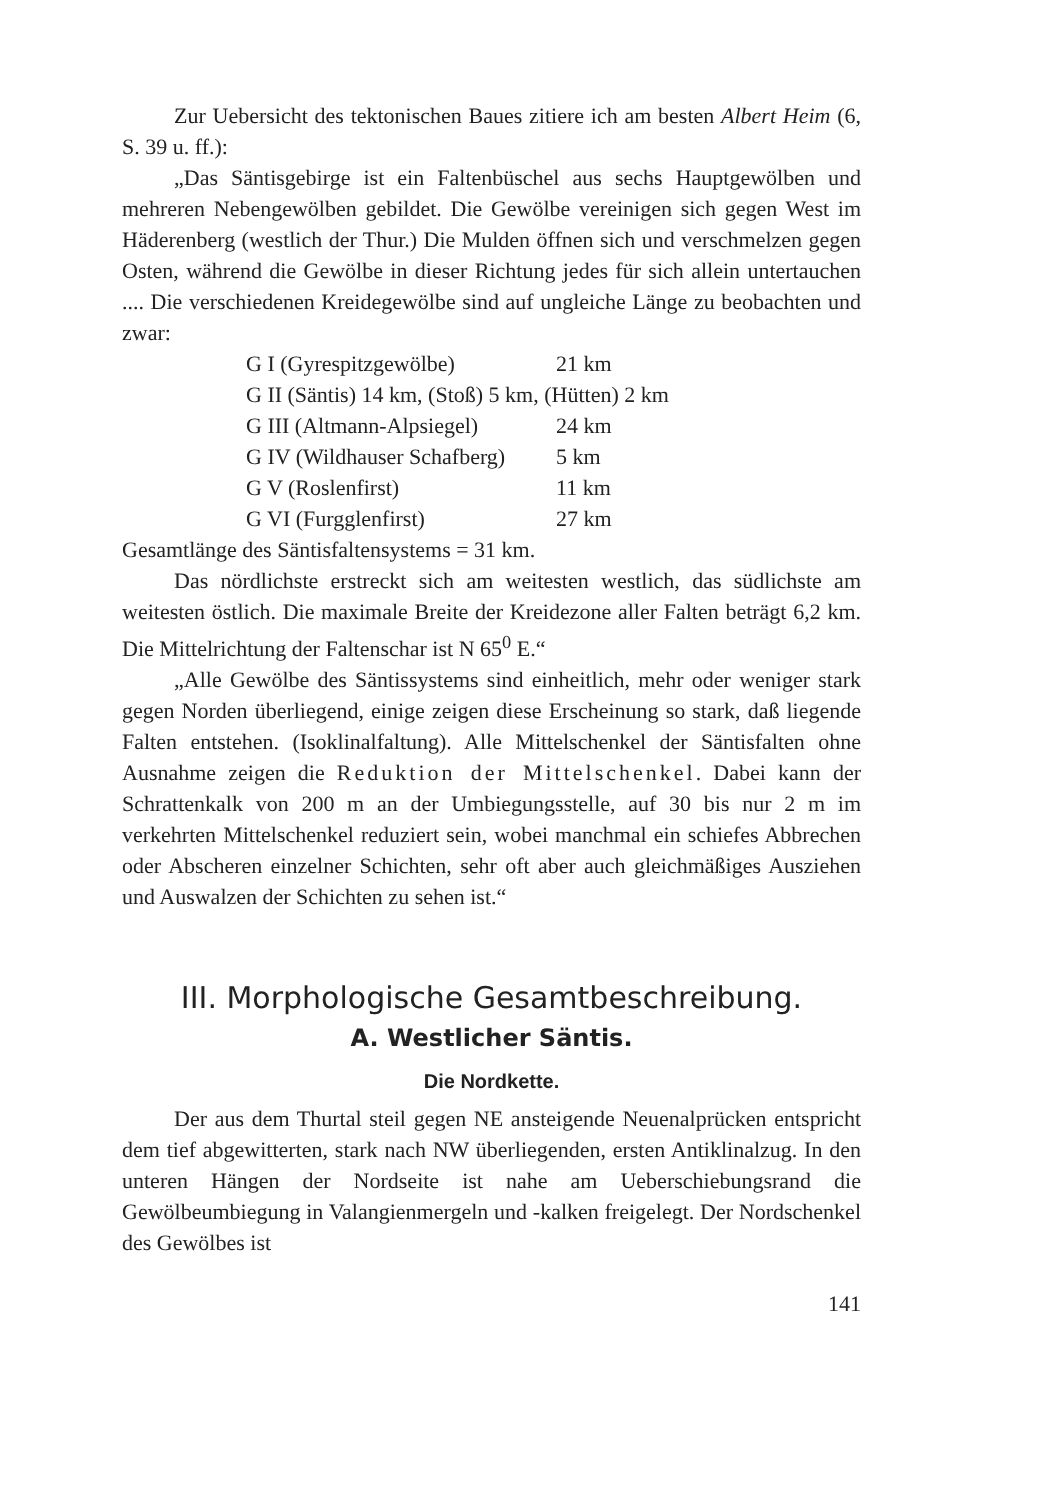Zur Uebersicht des tektonischen Baues zitiere ich am besten Albert Heim (6, S. 39 u. ff.):
„Das Säntisgebirge ist ein Faltenbüschel aus sechs Hauptgewölben und mehreren Nebengewölben gebildet. Die Gewölbe vereinigen sich gegen West im Häderenberg (westlich der Thur.) Die Mulden öffnen sich und verschmelzen gegen Osten, während die Gewölbe in dieser Richtung jedes für sich allein untertauchen .... Die verschiedenen Kreidegewölbe sind auf ungleiche Länge zu beobachten und zwar:
G I (Gyrespitzgewölbe) 21 km
G II (Säntis) 14 km, (Stoß) 5 km, (Hütten) 2 km
G III (Altmann-Alpsiegel) 24 km
G IV (Wildhauser Schafberg) 5 km
G V (Roslenfirst) 11 km
G VI (Furgglenfirst) 27 km
Gesamtlänge des Säntisfaltensystems = 31 km.
Das nördlichste erstreckt sich am weitesten westlich, das südlichste am weitesten östlich. Die maximale Breite der Kreidezone aller Falten beträgt 6,2 km. Die Mittelrichtung der Faltenschar ist N 65<sup>0</sup> E.“
„Alle Gewölbe des Säntissystems sind einheitlich, mehr oder weniger stark gegen Norden überliegend, einige zeigen diese Erscheinung so stark, daß liegende Falten entstehen. (Isoklinalfaltung). Alle Mittelschenkel der Säntisfalten ohne Ausnahme zeigen die Reduktion der Mittelschenkel. Dabei kann der Schrattenkalk von 200 m an der Umbiegungsstelle, auf 30 bis nur 2 m im verkehrten Mittelschenkel reduziert sein, wobei manchmal ein schiefes Abbrechen oder Abscheren einzelner Schichten, sehr oft aber auch gleichmäßiges Ausziehen und Auswalzen der Schichten zu sehen ist.“
III. Morphologische Gesamtbeschreibung.
A. Westlicher Säntis.
Die Nordkette.
Der aus dem Thurtal steil gegen NE ansteigende Neuenalprücken entspricht dem tief abgewitterten, stark nach NW überliegenden, ersten Antiklinalzug. In den unteren Hängen der Nordseite ist nahe am Ueberschiebungsrand die Gewölbeumbiegung in Valangienmergeln und -kalken freigelegt. Der Nordschenkel des Gewölbes ist
141